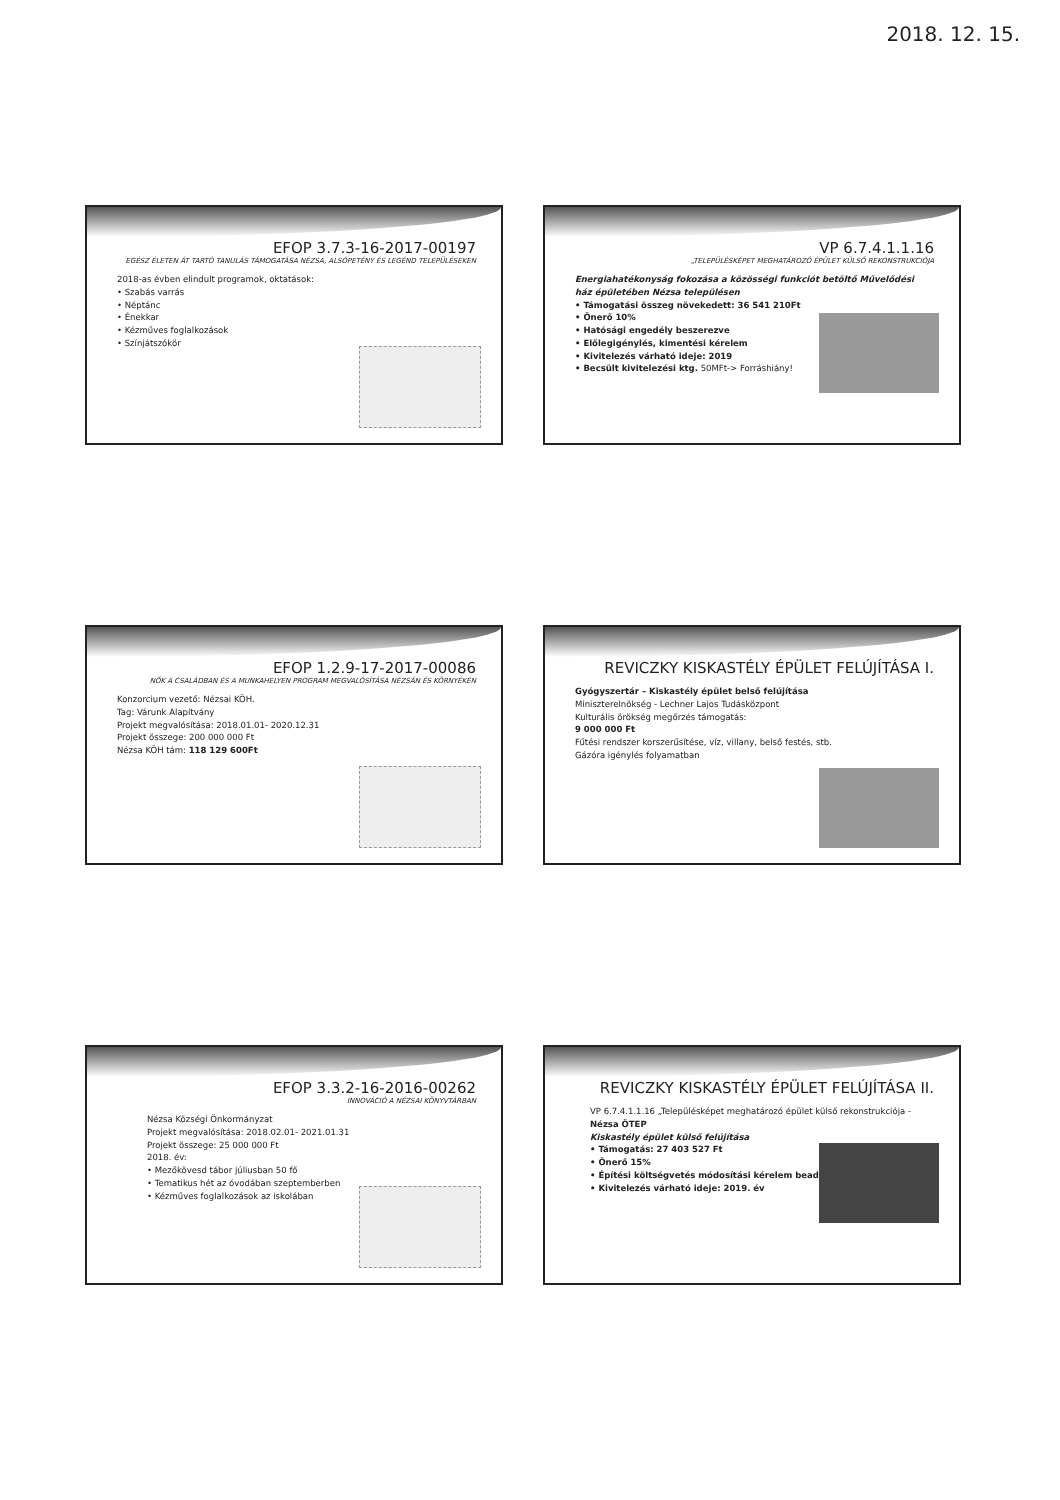2018. 12. 15.
EFOP 3.7.3-16-2017-00197
EGÉSZ ÉLETEN ÁT TARTÓ TANULÁS TÁMOGATÁSA NÉZSA, ALSÓPETÉNY ÉS LEGÉND TELEPÜLÉSEKEN
2018-as évben elindult programok, oktatások:
• Szabás varrás
• Néptánc
• Énekkar
• Kézműves foglalkozások
• Színjátszókör
VP 6.7.4.1.1.16
„TELEPÜLÉSKÉPET MEGHATÁROZÓ ÉPÜLET KÜLSŐ REKONSTRUKCIÓJA
Energiahatékonyság fokozása a közösségi funkciót betöltő Művelődési ház épületében Nézsa településen
• Támogatási összeg növekedett: 36 541 210Ft
• Önerő 10%
• Hatósági engedély beszerezve
• Előlegigénylés, kimentési kérelem
• Kivitelezés várható ideje: 2019
• Becsült kivitelezési ktg. 50MFt-> Forráshiány!
EFOP 1.2.9-17-2017-00086
NŐK A CSALÁDBAN ÉS A MUNKAHELYEN PROGRAM MEGVALÓSÍTÁSA NÉZSÁN ÉS KÖRNYÉKÉN
Konzorcium vezető: Nézsai KÖH.
Tag: Várunk Alapítvány
Projekt megvalósítása: 2018.01.01- 2020.12.31
Projekt összege: 200 000 000 Ft
Nézsa KÖH tám: 118 129 600Ft
REVICZKY KISKASTÉLY ÉPÜLET FELÚJÍTÁSA I.
Gyógyszertár – Kiskastély épület belső felújítása
Miniszterelnökség - Lechner Lajos Tudásközpont
Kulturális örökség megőrzés támogatás:
9 000 000 Ft
Fűtési rendszer korszerűsítése, víz, villany, belső festés, stb.
Gázóra igénylés folyamatban
EFOP 3.3.2-16-2016-00262
INNOVÁCIÓ A NÉZSAI KÖNYVTÁRBAN
Nézsa Községi Önkormányzat
Projekt megvalósítása: 2018.02.01- 2021.01.31
Projekt összege: 25 000 000 Ft
2018. év:
• Mezőkövesd tábor júliusban 50 fő
• Tematikus hét az óvodában szeptemberben
• Kézműves foglalkozások az iskolában
REVICZKY KISKASTÉLY ÉPÜLET FELÚJÍTÁSA II.
VP 6.7.4.1.1.16 „Településképet meghatározó épület külső rekonstrukciója - Nézsa ÖTEP
Kiskastély épület külső felújítása
• Támogatás: 27 403 527 Ft
• Önerő 15%
• Építési költségvetés módosítási kérelem beadva
• Kivitelezés várható ideje: 2019. év